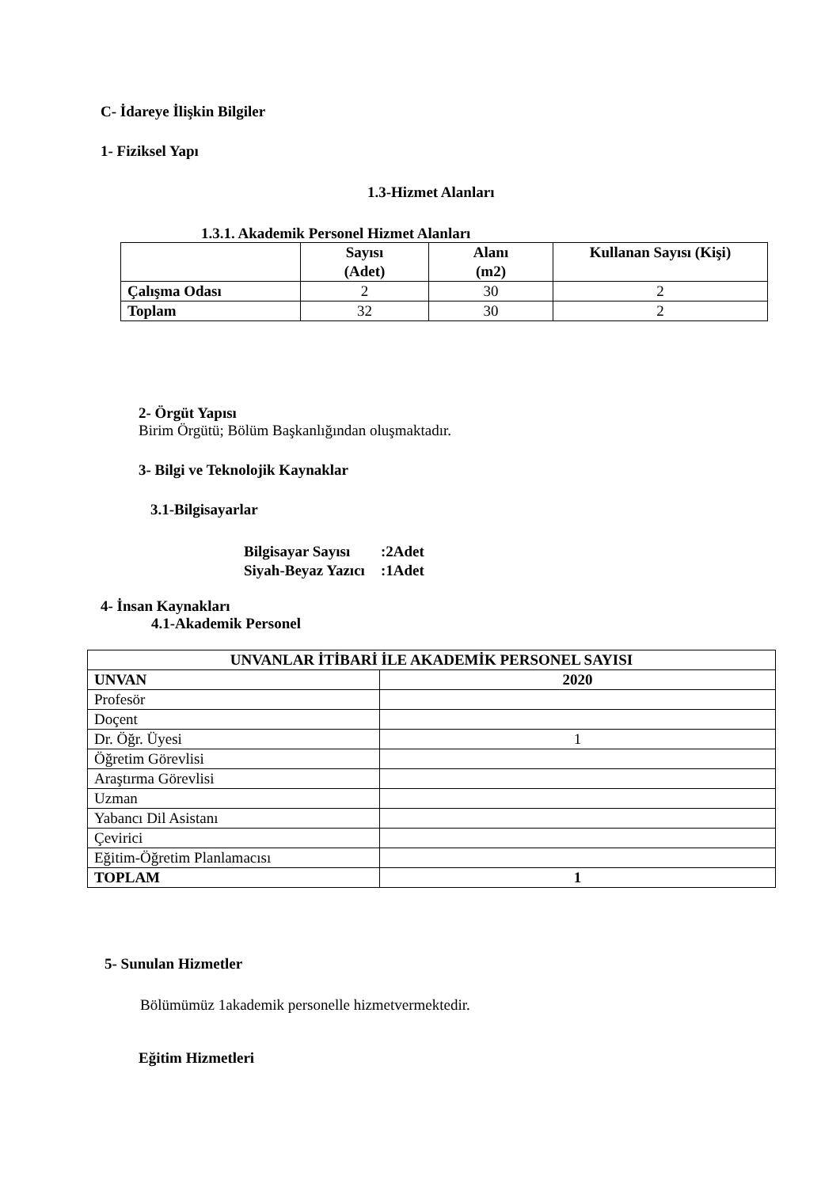C- İdareye İlişkin Bilgiler
1- Fiziksel Yapı
1.3-Hizmet Alanları
1.3.1. Akademik Personel Hizmet Alanları
| | Sayısı (Adet) | Alanı (m2) | Kullanan Sayısı (Kişi) |
| --- | --- | --- | --- |
| Çalışma Odası | 2 | 30 | 2 |
| Toplam | 32 | 30 | 2 |
2- Örgüt Yapısı
Birim Örgütü; Bölüm Başkanlığından oluşmaktadır.
3- Bilgi ve Teknolojik Kaynaklar
3.1-Bilgisayarlar
| Bilgisayar Sayısı | :2Adet |
| --- | --- |
| Siyah-Beyaz Yazıcı | :1Adet |
4- İnsan Kaynakları
4.1-Akademik Personel
| UNVANLAR İTİBARİ İLE AKADEMİK PERSONEL SAYISI | |
| --- | --- |
| UNVAN | 2020 |
| Profesör | |
| Doçent | |
| Dr. Öğr. Üyesi | 1 |
| Öğretim Görevlisi | |
| Araştırma Görevlisi | |
| Uzman | |
| Yabancı Dil Asistanı | |
| Çevirici | |
| Eğitim-Öğretim Planlamacısı | |
| TOPLAM | 1 |
5- Sunulan Hizmetler
Bölümümüz 1akademik personelle hizmetvermektedir.
Eğitim Hizmetleri